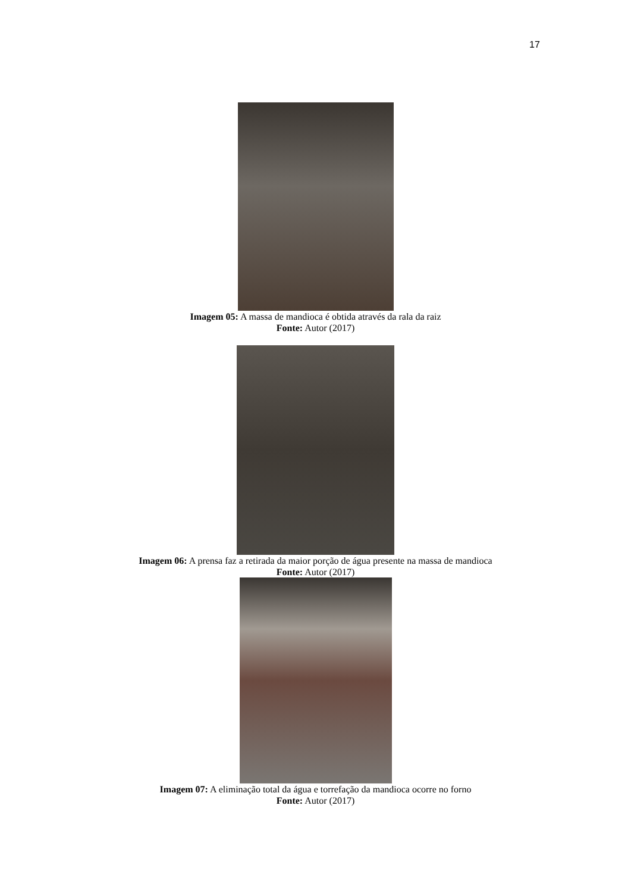17
Imagem 05: A massa de mandioca é obtida através da rala da raiz
Fonte: Autor (2017)
Imagem 06: A prensa faz a retirada da maior porção de água presente na massa de mandioca
Fonte: Autor (2017)
Imagem 07: A eliminação total da água e torrefação da mandioca ocorre no forno
Fonte: Autor (2017)